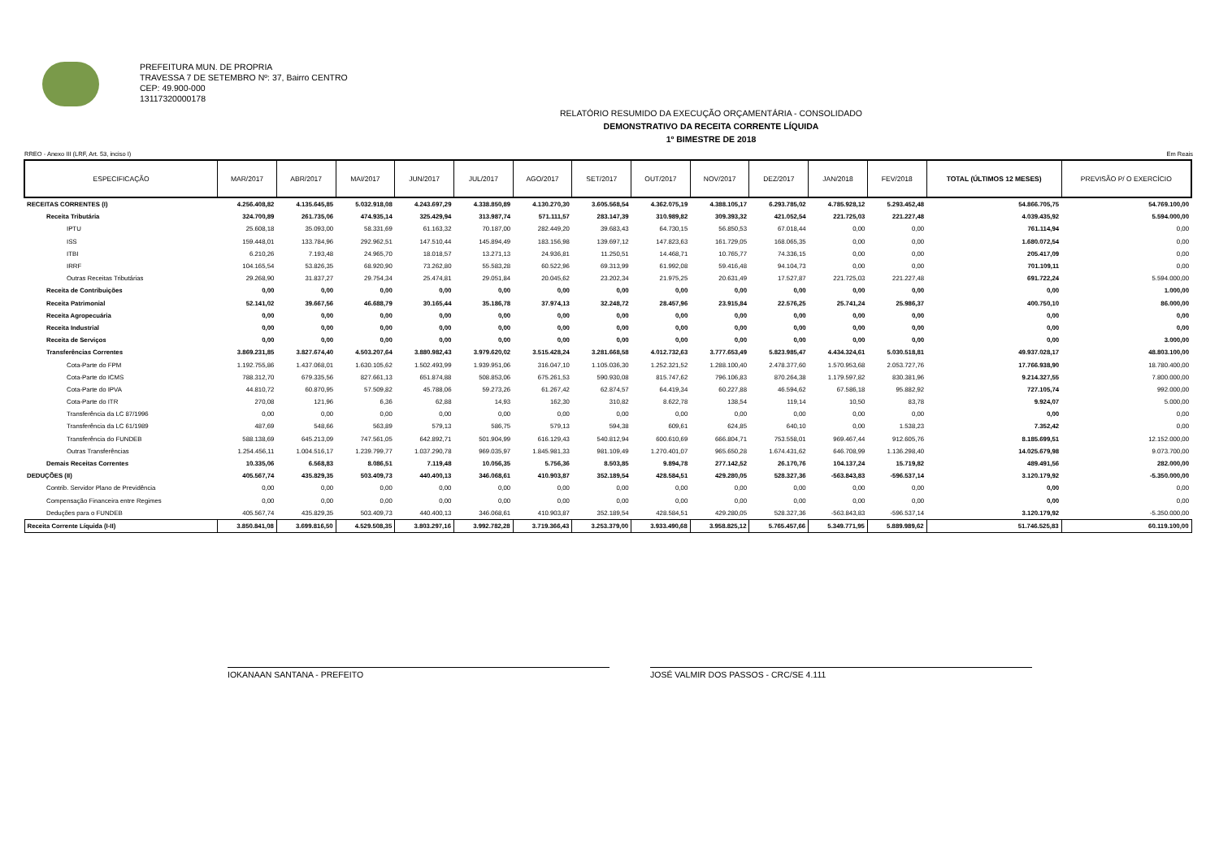PREFEITURA MUN. DE PROPRIA
TRAVESSA 7 DE SETEMBRO Nº: 37, Bairro CENTRO
CEP: 49.900-000
13117320000178
RELATÓRIO RESUMIDO DA EXECUÇÃO ORÇAMENTÁRIA - CONSOLIDADO
DEMONSTRATIVO DA RECEITA CORRENTE LÍQUIDA
1º BIMESTRE DE 2018
RREO - Anexo III (LRF, Art. 53, inciso I) Em Reais
| ESPECIFICAÇÃO | MAR/2017 | ABR/2017 | MAI/2017 | JUN/2017 | JUL/2017 | AGO/2017 | SET/2017 | OUT/2017 | NOV/2017 | DEZ/2017 | JAN/2018 | FEV/2018 | TOTAL (ÚLTIMOS 12 MESES) | PREVISÃO P/ O EXERCÍCIO |
| --- | --- | --- | --- | --- | --- | --- | --- | --- | --- | --- | --- | --- | --- | --- |
| RECEITAS CORRENTES (I) | 4.256.408,82 | 4.135.645,85 | 5.032.918,08 | 4.243.697,29 | 4.338.850,89 | 4.130.270,30 | 3.605.568,54 | 4.362.075,19 | 4.388.105,17 | 6.293.785,02 | 4.785.928,12 | 5.293.452,48 | 54.866.705,75 | 54.769.100,00 |
| Receita Tributária | 324.700,89 | 261.735,06 | 474.935,14 | 325.429,94 | 313.987,74 | 571.111,57 | 283.147,39 | 310.989,82 | 309.393,32 | 421.052,54 | 221.725,03 | 221.227,48 | 4.039.435,92 | 5.594.000,00 |
| IPTU | 25.608,18 | 35.093,00 | 58.331,69 | 61.163,32 | 70.187,00 | 282.449,20 | 39.683,43 | 64.730,15 | 56.850,53 | 67.018,44 | 0,00 | 0,00 | 761.114,94 | 0,00 |
| ISS | 159.448,01 | 133.784,96 | 292.962,51 | 147.510,44 | 145.894,49 | 183.156,98 | 139.697,12 | 147.823,63 | 161.729,05 | 168.065,35 | 0,00 | 0,00 | 1.680.072,54 | 0,00 |
| ITBI | 6.210,26 | 7.193,48 | 24.965,70 | 18.018,57 | 13.271,13 | 24.936,81 | 11.250,51 | 14.468,71 | 10.765,77 | 74.336,15 | 0,00 | 0,00 | 205.417,09 | 0,00 |
| IRRF | 104.165,54 | 53.826,35 | 68.920,90 | 73.262,80 | 55.583,28 | 60.522,96 | 69.313,99 | 61.992,08 | 59.416,48 | 94.104,73 | 0,00 | 0,00 | 701.109,11 | 0,00 |
| Outras Receitas Tributárias | 29.268,90 | 31.837,27 | 29.754,34 | 25.474,81 | 29.051,84 | 20.045,62 | 23.202,34 | 21.975,25 | 20.631,49 | 17.527,87 | 221.725,03 | 221.227,48 | 691.722,24 | 5.594.000,00 |
| Receita de Contribuições | 0,00 | 0,00 | 0,00 | 0,00 | 0,00 | 0,00 | 0,00 | 0,00 | 0,00 | 0,00 | 0,00 | 0,00 | 0,00 | 1.000,00 |
| Receita Patrimonial | 52.141,02 | 39.667,56 | 46.688,79 | 30.165,44 | 35.186,78 | 37.974,13 | 32.248,72 | 28.457,96 | 23.915,84 | 22.576,25 | 25.741,24 | 25.986,37 | 400.750,10 | 86.000,00 |
| Receita Agropecuária | 0,00 | 0,00 | 0,00 | 0,00 | 0,00 | 0,00 | 0,00 | 0,00 | 0,00 | 0,00 | 0,00 | 0,00 | 0,00 | 0,00 |
| Receita Industrial | 0,00 | 0,00 | 0,00 | 0,00 | 0,00 | 0,00 | 0,00 | 0,00 | 0,00 | 0,00 | 0,00 | 0,00 | 0,00 | 0,00 |
| Receita de Serviços | 0,00 | 0,00 | 0,00 | 0,00 | 0,00 | 0,00 | 0,00 | 0,00 | 0,00 | 0,00 | 0,00 | 0,00 | 0,00 | 3.000,00 |
| Transferências Correntes | 3.869.231,85 | 3.827.674,40 | 4.503.207,64 | 3.880.982,43 | 3.979.620,02 | 3.515.428,24 | 3.281.668,58 | 4.012.732,63 | 3.777.653,49 | 5.823.985,47 | 4.434.324,61 | 5.030.518,81 | 49.937.028,17 | 48.803.100,00 |
| Cota-Parte do FPM | 1.192.755,86 | 1.437.068,01 | 1.630.105,62 | 1.502.493,99 | 1.939.951,06 | 316.047,10 | 1.105.036,30 | 1.252.321,52 | 1.288.100,40 | 2.478.377,60 | 1.570.953,68 | 2.053.727,76 | 17.766.938,90 | 18.780.400,00 |
| Cota-Parte do ICMS | 788.312,70 | 679.335,56 | 827.661,13 | 651.874,88 | 508.853,06 | 675.261,53 | 590.930,08 | 815.747,62 | 796.106,83 | 870.264,38 | 1.179.597,82 | 830.381,96 | 9.214.327,55 | 7.800.000,00 |
| Cota-Parte do IPVA | 44.810,72 | 60.870,95 | 57.509,82 | 45.788,06 | 59.273,26 | 61.267,42 | 62.874,57 | 64.419,34 | 60.227,88 | 46.594,62 | 67.586,18 | 95.882,92 | 727.105,74 | 992.000,00 |
| Cota-Parte do ITR | 270,08 | 121,96 | 6,36 | 62,88 | 14,93 | 162,30 | 310,82 | 8.622,78 | 138,54 | 119,14 | 10,50 | 83,78 | 9.924,07 | 5.000,00 |
| Transferência da LC 87/1996 | 0,00 | 0,00 | 0,00 | 0,00 | 0,00 | 0,00 | 0,00 | 0,00 | 0,00 | 0,00 | 0,00 | 0,00 | 0,00 | 0,00 |
| Transferência da LC 61/1989 | 487,69 | 548,66 | 563,89 | 579,13 | 586,75 | 579,13 | 594,38 | 609,61 | 624,85 | 640,10 | 0,00 | 1.538,23 | 7.352,42 | 0,00 |
| Transferência do FUNDEB | 588.138,69 | 645.213,09 | 747.561,05 | 642.892,71 | 501.904,99 | 616.129,43 | 540.812,94 | 600.610,69 | 666.804,71 | 753.558,01 | 969.467,44 | 912.605,76 | 8.185.699,51 | 12.152.000,00 |
| Outras Transferências | 1.254.456,11 | 1.004.516,17 | 1.239.799,77 | 1.037.290,78 | 969.035,97 | 1.845.981,33 | 981.109,49 | 1.270.401,07 | 965.650,28 | 1.674.431,62 | 646.708,99 | 1.136.298,40 | 14.025.679,98 | 9.073.700,00 |
| Demais Receitas Correntes | 10.335,06 | 6.568,83 | 8.086,51 | 7.119,48 | 10.056,35 | 5.756,36 | 8.503,85 | 9.894,78 | 277.142,52 | 26.170,76 | 104.137,24 | 15.719,82 | 489.491,56 | 282.000,00 |
| DEDUÇÕES (II) | 405.567,74 | 435.829,35 | 503.409,73 | 440.400,13 | 346.068,61 | 410.903,87 | 352.189,54 | 428.584,51 | 429.280,05 | 528.327,36 | -563.843,83 | -596.537,14 | 3.120.179,92 | -5.350.000,00 |
| Contrib. Servidor Plano de Previdência | 0,00 | 0,00 | 0,00 | 0,00 | 0,00 | 0,00 | 0,00 | 0,00 | 0,00 | 0,00 | 0,00 | 0,00 | 0,00 | 0,00 |
| Compensação Financeira entre Regimes | 0,00 | 0,00 | 0,00 | 0,00 | 0,00 | 0,00 | 0,00 | 0,00 | 0,00 | 0,00 | 0,00 | 0,00 | 0,00 | 0,00 |
| Deduções para o FUNDEB | 405.567,74 | 435.829,35 | 503.409,73 | 440.400,13 | 346.068,61 | 410.903,87 | 352.189,54 | 428.584,51 | 429.280,05 | 528.327,36 | -563.843,83 | -596.537,14 | 3.120.179,92 | -5.350.000,00 |
| Receita Corrente Líquida (I-II) | 3.850.841,08 | 3.699.816,50 | 4.529.508,35 | 3.803.297,16 | 3.992.782,28 | 3.719.366,43 | 3.253.379,00 | 3.933.490,68 | 3.958.825,12 | 5.765.457,66 | 5.349.771,95 | 5.889.989,62 | 51.746.525,83 | 60.119.100,00 |
IOKANAAN SANTANA - PREFEITO JOSÉ VALMIR DOS PASSOS - CRC/SE 4.111